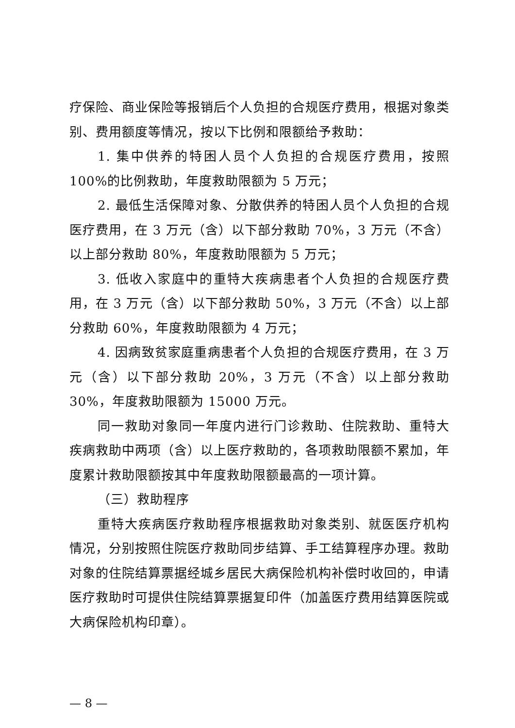疗保险、商业保险等报销后个人负担的合规医疗费用，根据对象类别、费用额度等情况，按以下比例和限额给予救助：
1. 集中供养的特困人员个人负担的合规医疗费用，按照100%的比例救助，年度救助限额为 5 万元；
2. 最低生活保障对象、分散供养的特困人员个人负担的合规医疗费用，在 3 万元（含）以下部分救助 70%，3 万元（不含）以上部分救助 80%，年度救助限额为 5 万元；
3. 低收入家庭中的重特大疾病患者个人负担的合规医疗费用，在 3 万元（含）以下部分救助 50%，3 万元（不含）以上部分救助 60%，年度救助限额为 4 万元；
4. 因病致贫家庭重病患者个人负担的合规医疗费用，在 3 万元（含）以下部分救助 20%，3 万元（不含）以上部分救助 30%，年度救助限额为 15000 万元。
同一救助对象同一年度内进行门诊救助、住院救助、重特大疾病救助中两项（含）以上医疗救助的，各项救助限额不累加，年度累计救助限额按其中年度救助限额最高的一项计算。
（三）救助程序
重特大疾病医疗救助程序根据救助对象类别、就医医疗机构情况，分别按照住院医疗救助同步结算、手工结算程序办理。救助对象的住院结算票据经城乡居民大病保险机构补偿时收回的，申请医疗救助时可提供住院结算票据复印件（加盖医疗费用结算医院或大病保险机构印章）。
— 8 —